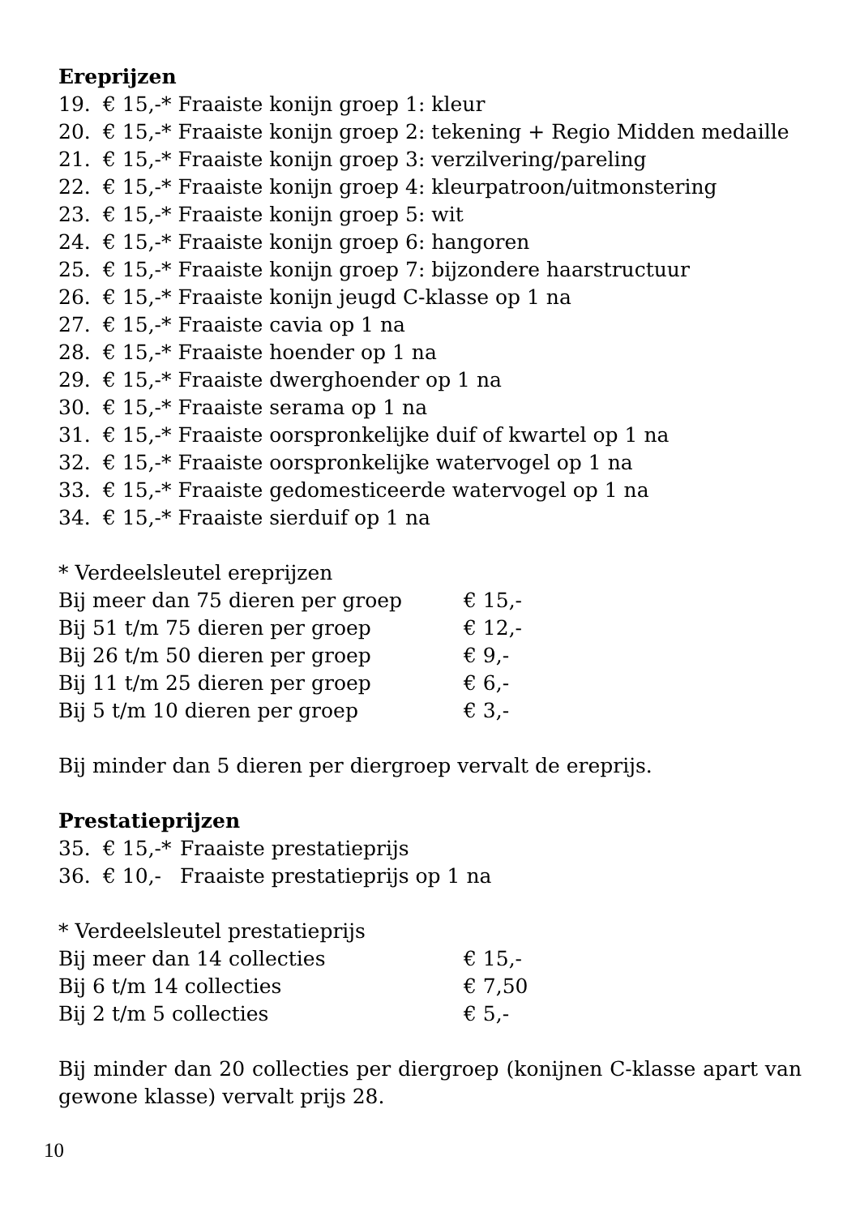Ereprijzen
| 19. | € 15,-* Fraaiste konijn groep 1: kleur |
| 20. | € 15,-* Fraaiste konijn groep 2: tekening + Regio Midden medaille |
| 21. | € 15,-* Fraaiste konijn groep 3: verzilvering/pareling |
| 22. | € 15,-* Fraaiste konijn groep 4: kleurpatroon/uitmonstering |
| 23. | € 15,-* Fraaiste konijn groep 5: wit |
| 24. | € 15,-* Fraaiste konijn groep 6: hangoren |
| 25. | € 15,-* Fraaiste konijn groep 7: bijzondere haarstructuur |
| 26. | € 15,-* Fraaiste konijn jeugd C-klasse op 1 na |
| 27. | € 15,-* Fraaiste cavia op 1 na |
| 28. | € 15,-* Fraaiste hoender op 1 na |
| 29. | € 15,-* Fraaiste dwerghoender op 1 na |
| 30. | € 15,-* Fraaiste serama op 1 na |
| 31. | € 15,-* Fraaiste oorspronkelijke duif of kwartel op 1 na |
| 32. | € 15,-* Fraaiste oorspronkelijke watervogel op 1 na |
| 33. | € 15,-* Fraaiste gedomesticeerde watervogel op 1 na |
| 34. | € 15,-* Fraaiste sierduif op 1 na |
* Verdeelsleutel ereprijzen
| Bij meer dan 75 dieren per groep | € 15,- |
| Bij 51 t/m 75 dieren per groep | € 12,- |
| Bij 26 t/m 50 dieren per groep | € 9,- |
| Bij 11 t/m 25 dieren per groep | € 6,- |
| Bij 5 t/m 10 dieren per groep | € 3,- |
Bij minder dan 5 dieren per diergroep vervalt de ereprijs.
Prestatieprijzen
| 35. | € 15,-* | Fraaiste prestatieprijs |
| 36. | € 10,- | Fraaiste prestatieprijs op 1 na |
* Verdeelsleutel prestatieprijs
| Bij meer dan 14 collecties | € 15,- |
| Bij 6 t/m 14 collecties | € 7,50 |
| Bij 2 t/m 5 collecties | € 5,- |
Bij minder dan 20 collecties per diergroep (konijnen C-klasse apart van gewone klasse) vervalt prijs 28.
10